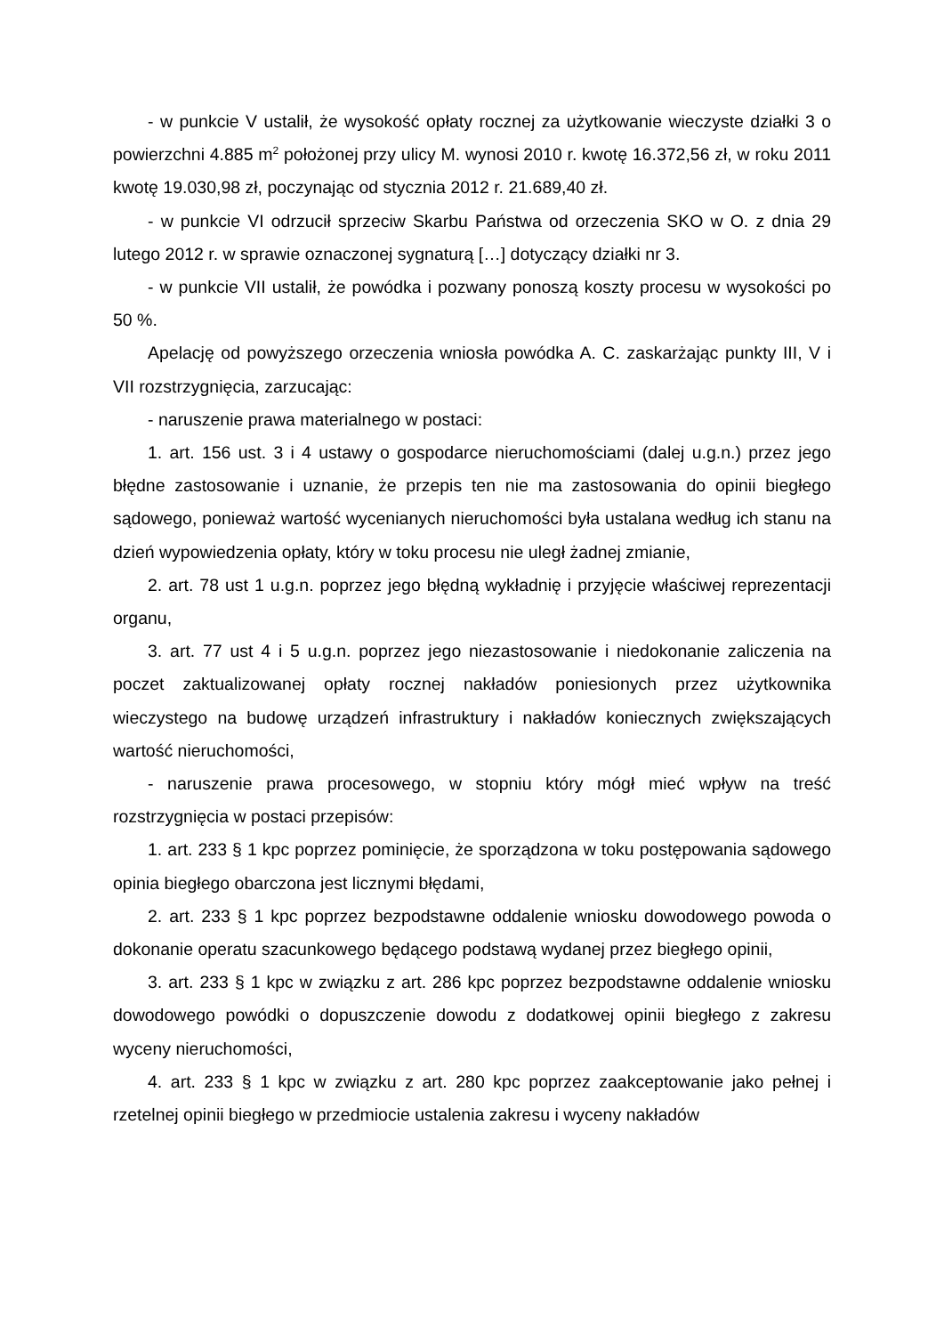- w punkcie V ustalił, że wysokość opłaty rocznej za użytkowanie wieczyste działki 3 o powierzchni 4.885 m<sup>2</sup> położonej przy ulicy M. wynosi 2010 r. kwotę 16.372,56 zł, w roku 2011 kwotę 19.030,98 zł, poczynając od stycznia 2012 r. 21.689,40 zł.
- w punkcie VI odrzucił sprzeciw Skarbu Państwa od orzeczenia SKO w O. z dnia 29 lutego 2012 r. w sprawie oznaczonej sygnaturą […] dotyczący działki nr 3.
- w punkcie VII ustalił, że powódka i pozwany ponoszą koszty procesu w wysokości po 50 %.
Apelację od powyższego orzeczenia wniosła powódka A. C. zaskarżając punkty III, V i VII rozstrzygnięcia, zarzucając:
- naruszenie prawa materialnego w postaci:
1. art. 156 ust. 3 i 4 ustawy o gospodarce nieruchomościami (dalej u.g.n.) przez jego błędne zastosowanie i uznanie, że przepis ten nie ma zastosowania do opinii biegłego sądowego, ponieważ wartość wycenianych nieruchomości była ustalana według ich stanu na dzień wypowiedzenia opłaty, który w toku procesu nie uległ żadnej zmianie,
2. art. 78 ust 1 u.g.n. poprzez jego błędną wykładnię i przyjęcie właściwej reprezentacji organu,
3. art. 77 ust 4 i 5 u.g.n. poprzez jego niezastosowanie i niedokonanie zaliczenia na poczet zaktualizowanej opłaty rocznej nakładów poniesionych przez użytkownika wieczystego na budowę urządzeń infrastruktury i nakładów koniecznych zwiększających wartość nieruchomości,
- naruszenie prawa procesowego, w stopniu który mógł mieć wpływ na treść rozstrzygnięcia w postaci przepisów:
1. art. 233 § 1 kpc poprzez pominięcie, że sporządzona w toku postępowania sądowego opinia biegłego obarczona jest licznymi błędami,
2. art. 233 § 1 kpc poprzez bezpodstawne oddalenie wniosku dowodowego powoda o dokonanie operatu szacunkowego będącego podstawą wydanej przez biegłego opinii,
3. art. 233 § 1 kpc w związku z art. 286 kpc poprzez bezpodstawne oddalenie wniosku dowodowego powódki o dopuszczenie dowodu z dodatkowej opinii biegłego z zakresu wyceny nieruchomości,
4. art. 233 § 1 kpc w związku z art. 280 kpc poprzez zaakceptowanie jako pełnej i rzetelnej opinii biegłego w przedmiocie ustalenia zakresu i wyceny nakładów